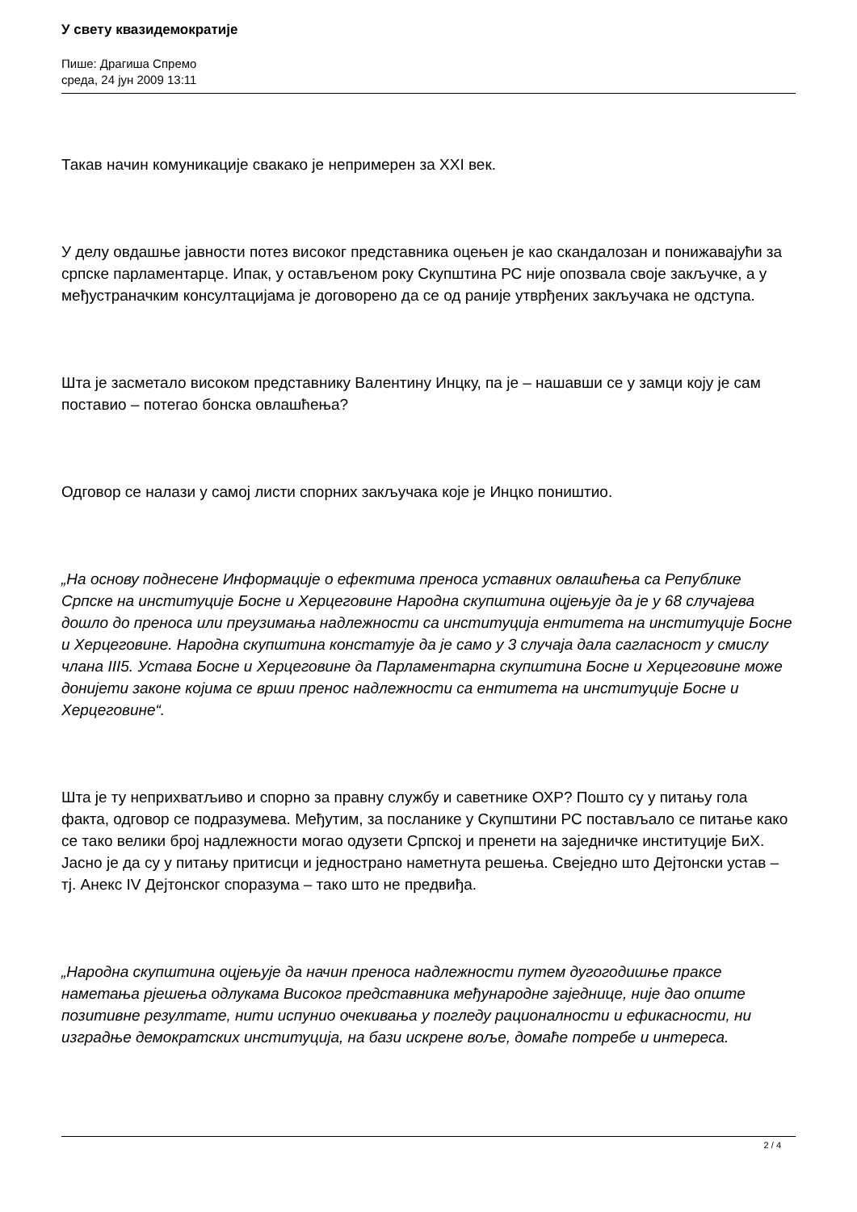У свету квазидемократије
Пише: Драгиша Спремо
среда, 24 јун 2009 13:11
Такав начин комуникације свакако је непримерен за XXI век.
У делу овдашње јавности потез високог представника оцењен је као скандалозан и понижавајући за српске парламентарце. Ипак, у остављеном року Скупштина РС није опозвала своје закључке, а у међустраначким консултацијама је договорено да се од раније утврђених закључака не одступа.
Шта је засметало високом представнику Валентину Инцку, па је – нашавши се у замци коју је сам поставио – потегао бонска овлашћења?
Одговор се налази у самој листи спорних закључака које је Инцко поништио.
„На основу поднесене Информације о ефектима преноса уставних овлашћења са Републике Српске на институције Босне и Херцеговине Народна скупштина оцјењује да је у 68 случајева дошло до преноса или преузимања надлежности са институција ентитета на институције Босне и Херцеговине. Народна скупштина констатује да је само у 3 случаја дала сагласност у смислу члана III5. Устава Босне и Херцеговине да Парламентарна скупштина Босне и Херцеговине може донијети законе којима се врши пренос надлежности са ентитета на институције Босне и Херцеговине“.
Шта је ту неприхватљиво и спорно за правну службу и саветнике ОХР? Пошто су у питању гола факта, одговор се подразумева. Међутим, за посланике у Скупштини РС постављало се питање како се тако велики број надлежности могао одузети Српској и пренети на заједничке институције БиХ. Јасно је да су у питању притисци и једнострано наметнута решења. Свеједно што Дејтонски устав – тј. Анекс IV Дејтонског споразума – тако што не предвиђа.
„Народна скупштина оцјењује да начин преноса надлежности путем дугогодишње праксе наметања рјешења одлукама Високог представника међународне заједнице, није дао опште позитивне резултате, нити испунио очекивања у погледу рационалности и ефикасности, ни изградње демократских институција, на бази искрене воље, домаће потребе и интереса.
2 / 4